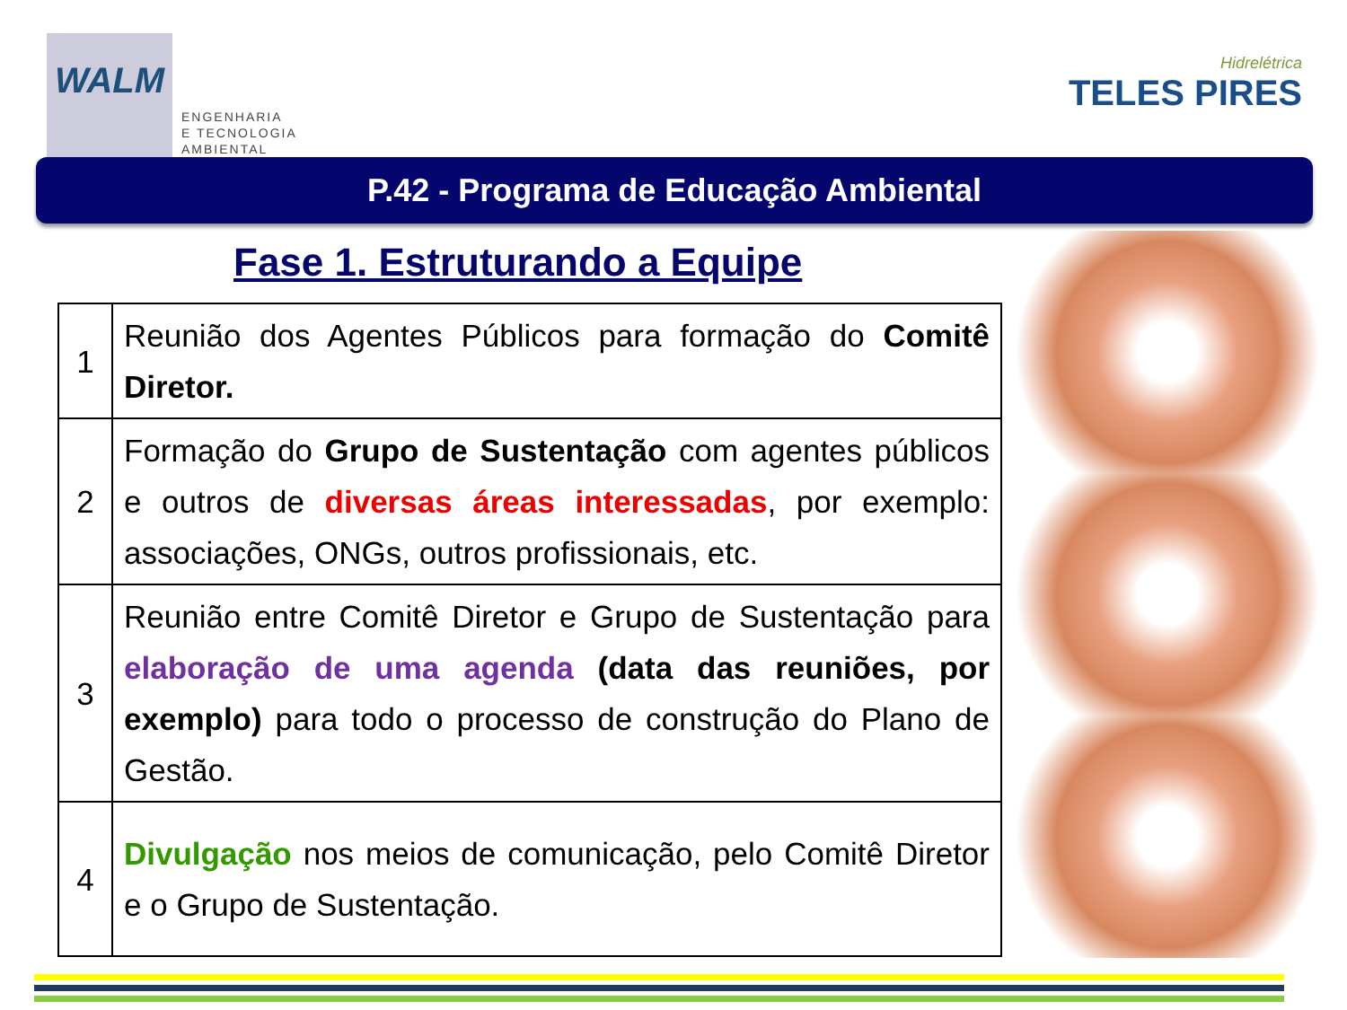WALM
ENGENHARIA
E TECNOLOGIA
AMBIENTAL
Hidrelétrica
TELES PIRES
P.42 - Programa de Educação Ambiental
Fase 1. Estruturando a Equipe
| 1 | Reunião dos Agentes Públicos para formação do Comitê Diretor. |
| 2 | Formação do Grupo de Sustentação com agentes públicos e outros de diversas áreas interessadas , por exemplo: associações, ONGs, outros profissionais, etc. |
| 3 | Reunião entre Comitê Diretor e Grupo de Sustentação para elaboração de uma agenda (data das reuniões, por exemplo) para todo o processo de construção do Plano de Gestão. |
| 4 | Divulgação nos meios de comunicação, pelo Comitê Diretor e o Grupo de Sustentação. |